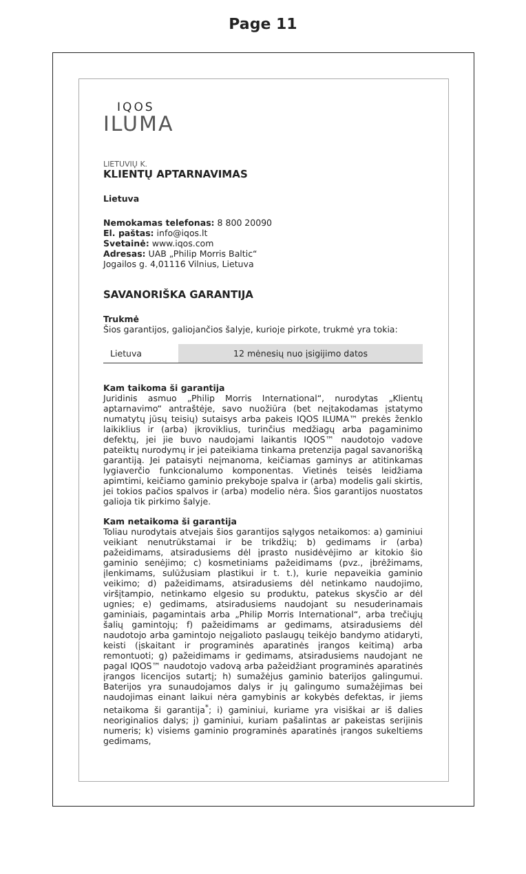Page 11
IQOS
ILUMA
LIETUVIŲ K.
KLIENTŲ APTARNAVIMAS
Lietuva
Nemokamas telefonas: 8 800 20090
El. paštas: info@iqos.lt
Svetainė: www.iqos.com
Adresas: UAB „Philip Morris Baltic“
Jogailos g. 4,01116 Vilnius, Lietuva
SAVANORIŠKA GARANTIJA
Trukmė
Šios garantijos, galiojančios šalyje, kurioje pirkote, trukmė yra tokia:
| Lietuva | 12 mėnesių nuo įsigijimo datos |
Kam taikoma ši garantija
Juridinis asmuo „Philip Morris International“, nurodytas „Klientų aptarnavimo“ antraštėje, savo nuožiūra (bet neįtakodamas įstatymo numatytų jūsų teisių) sutaisys arba pakeis IQOS ILUMA™ prekės ženklo laikiklius ir (arba) įkroviklius, turinčius medžiagų arba pagaminimo defektų, jei jie buvo naudojami laikantis IQOS™ naudotojo vadove pateiktų nurodymų ir jei pateikiama tinkama pretenzija pagal savanorišką garantiją. Jei pataisyti neįmanoma, keičiamas gaminys ar atitinkamas lygiaverčio funkcionalumo komponentas. Vietinės teisės leidžiama apimtimi, keičiamo gaminio prekyboje spalva ir (arba) modelis gali skirtis, jei tokios pačios spalvos ir (arba) modelio nėra. Šios garantijos nuostatos galioja tik pirkimo šalyje.
Kam netaikoma ši garantija
Toliau nurodytais atvejais šios garantijos sąlygos netaikomos: a) gaminiui veikiant nenutrūkstamai ir be trikdžių; b) gedimams ir (arba) pažeidimams, atsiradusiems dėl įprasto nusidėvėjimo ar kitokio šio gaminio senėjimo; c) kosmetiniams pažeidimams (pvz., įbrėžimams, įlenkimams, sulūžusiam plastikui ir t. t.), kurie nepaveikia gaminio veikimo; d) pažeidimams, atsiradusiems dėl netinkamo naudojimo, viršįtampio, netinkamo elgesio su produktu, patekus skysčio ar dėl ugnies; e) gedimams, atsiradusiems naudojant su nesuderinamais gaminiais, pagamintais arba „Philip Morris International“, arba trečiųjų šalių gamintojų; f) pažeidimams ar gedimams, atsiradusiems dėl naudotojo arba gamintojo neįgalioto paslaugų teikėjo bandymo atidaryti, keisti (įskaitant ir programinės aparatinės įrangos keitimą) arba remontuoti; g) pažeidimams ir gedimams, atsiradusiems naudojant ne pagal IQOS™ naudotojo vadovą arba pažeidžiant programinės aparatinės įrangos licencijos sutartį; h) sumažėjus gaminio baterijos galingumui. Baterijos yra sunaudojamos dalys ir jų galingumo sumažėjimas bei naudojimas einant laikui nėra gamybinis ar kokybės defektas, ir jiems netaikoma ši garantija<sup>*</sup>; i) gaminiui, kuriame yra visiškai ar iš dalies neoriginalios dalys; j) gaminiui, kuriam pašalintas ar pakeistas serijinis numeris; k) visiems gaminio programinės aparatinės įrangos sukeltiems gedimams,